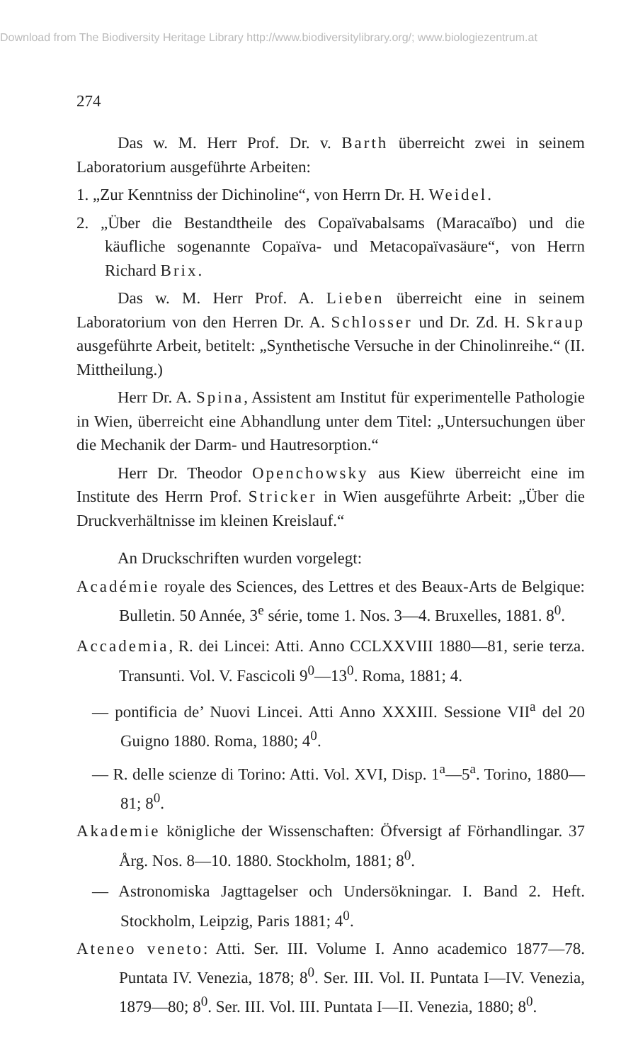Download from The Biodiversity Heritage Library http://www.biodiversitylibrary.org/; www.biologiezentrum.at
274
Das w. M. Herr Prof. Dr. v. Barth überreicht zwei in seinem Laboratorium ausgeführte Arbeiten:
1. „Zur Kenntniss der Dichinoline“, von Herrn Dr. H. Weidel.
2. „Über die Bestandtheile des Copaïvabalsams (Maracaïbo) und die käufliche sogenannte Copaïva- und Metacopaïvasäure“, von Herrn Richard Brix.
Das w. M. Herr Prof. A. Lieben überreicht eine in seinem Laboratorium von den Herren Dr. A. Schlosser und Dr. Zd. H. Skraup ausgeführte Arbeit, betitelt: „Synthetische Versuche in der Chinolinreihe.“ (II. Mittheilung.)
Herr Dr. A. Spina, Assistent am Institut für experimentelle Pathologie in Wien, überreicht eine Abhandlung unter dem Titel: „Untersuchungen über die Mechanik der Darm- und Hautresorption.“
Herr Dr. Theodor Openchowsky aus Kiew überreicht eine im Institute des Herrn Prof. Stricker in Wien ausgeführte Arbeit: „Über die Druckverhältnisse im kleinen Kreislauf.“
An Druckschriften wurden vorgelegt:
Académie royale des Sciences, des Lettres et des Beaux-Arts de Belgique: Bulletin. 50 Année, 3<sup>e</sup> série, tome 1. Nos. 3—4. Bruxelles, 1881. 8<sup>0</sup>.
Accademia, R. dei Lincei: Atti. Anno CCLXXVIII 1880—81, serie terza. Transunti. Vol. V. Fascicoli 9<sup>0</sup>—13<sup>0</sup>. Roma, 1881; 4.
— pontificia de’ Nuovi Lincei. Atti Anno XXXIII. Sessione VII<sup>a</sup> del 20 Guigno 1880. Roma, 1880; 4<sup>0</sup>.
— R. delle scienze di Torino: Atti. Vol. XVI, Disp. 1<sup>a</sup>—5<sup>a</sup>. Torino, 1880—81; 8<sup>0</sup>.
Akademie königliche der Wissenschaften: Öfversigt af Förhandlingar. 37 Årg. Nos. 8—10. 1880. Stockholm, 1881; 8<sup>0</sup>.
— Astronomiska Jagttagelser och Undersökningar. I. Band 2. Heft. Stockholm, Leipzig, Paris 1881; 4<sup>0</sup>.
Ateneo veneto: Atti. Ser. III. Volume I. Anno academico 1877—78. Puntata IV. Venezia, 1878; 8<sup>0</sup>. Ser. III. Vol. II. Puntata I—IV. Venezia, 1879—80; 8<sup>0</sup>. Ser. III. Vol. III. Puntata I—II. Venezia, 1880; 8<sup>0</sup>.